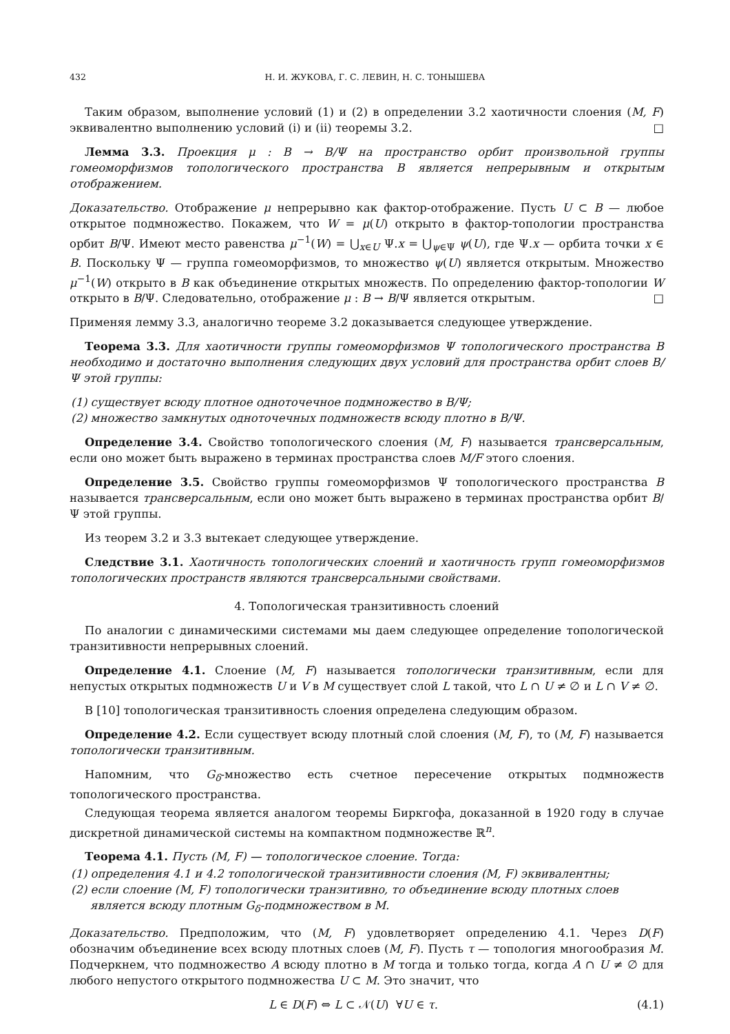432 Н. И. ЖУКОВА, Г. С. ЛЕВИН, Н. С. ТОНЫШЕВА
Таким образом, выполнение условий (1) и (2) в определении 3.2 хаотичности слоения (M, F) эквивалентно выполнению условий (i) и (ii) теоремы 3.2. □
Лемма 3.3. Проекция μ : B → B/Ψ на пространство орбит произвольной группы гомеоморфизмов топологического пространства B является непрерывным и открытым отображением.
Доказательство. Отображение μ непрерывно как фактор-отображение. Пусть U ⊂ B — любое открытое подмножество. Покажем, что W = μ(U) открыто в фактор-топологии пространства орбит B/Ψ. Имеют место равенства μ<sup>−1</sup>(W) = ⋃<sub>x∈U</sub> Ψ.x = ⋃<sub>ψ∈Ψ</sub> ψ(U), где Ψ.x — орбита точки x ∈ B. Поскольку Ψ — группа гомеоморфизмов, то множество ψ(U) является открытым. Множество μ<sup>−1</sup>(W) открыто в B как объединение открытых множеств. По определению фактор-топологии W открыто в B/Ψ. Следовательно, отображение μ : B → B/Ψ является открытым. □
Применяя лемму 3.3, аналогично теореме 3.2 доказывается следующее утверждение.
Теорема 3.3. Для хаотичности группы гомеоморфизмов Ψ топологического пространства B необходимо и достаточно выполнения следующих двух условий для пространства орбит слоев B/Ψ этой группы:
(1) существует всюду плотное одноточечное подмножество в B/Ψ;
(2) множество замкнутых одноточечных подмножеств всюду плотно в B/Ψ.
Определение 3.4. Свойство топологического слоения (M, F) называется трансверсальным, если оно может быть выражено в терминах пространства слоев M/F этого слоения.
Определение 3.5. Свойство группы гомеоморфизмов Ψ топологического пространства B называется трансверсальным, если оно может быть выражено в терминах пространства орбит B/Ψ этой группы.
Из теорем 3.2 и 3.3 вытекает следующее утверждение.
Следствие 3.1. Хаотичность топологических слоений и хаотичность групп гомеоморфизмов топологических пространств являются трансверсальными свойствами.
4. Топологическая транзитивность слоений
По аналогии с динамическими системами мы даем следующее определение топологической транзитивности непрерывных слоений.
Определение 4.1. Слоение (M, F) называется топологически транзитивным, если для непустых открытых подмножеств U и V в M существует слой L такой, что L ∩ U ≠ ∅ и L ∩ V ≠ ∅.
В [10] топологическая транзитивность слоения определена следующим образом.
Определение 4.2. Если существует всюду плотный слой слоения (M, F), то (M, F) называется топологически транзитивным.
Напомним, что G<sub>δ</sub>-множество есть счетное пересечение открытых подмножеств топологического пространства.
Следующая теорема является аналогом теоремы Биркгофа, доказанной в 1920 году в случае дискретной динамической системы на компактном подмножестве ℝ<sup>n</sup>.
Теорема 4.1. Пусть (M, F) — топологическое слоение. Тогда:
(1) определения 4.1 и 4.2 топологической транзитивности слоения (M, F) эквивалентны;
(2) если слоение (M, F) топологически транзитивно, то объединение всюду плотных слоев является всюду плотным G<sub>δ</sub>-подмножеством в M.
Доказательство. Предположим, что (M, F) удовлетворяет определению 4.1. Через D(F) обозначим объединение всех всюду плотных слоев (M, F). Пусть τ — топология многообразия M. Подчеркнем, что подмножество A всюду плотно в M тогда и только тогда, когда A ∩ U ≠ ∅ для любого непустого открытого подмножества U ⊂ M. Это значит, что
L ∈ D(F) ⇔ L ⊂ 𝒩(U) ∀U ∈ τ. (4.1)